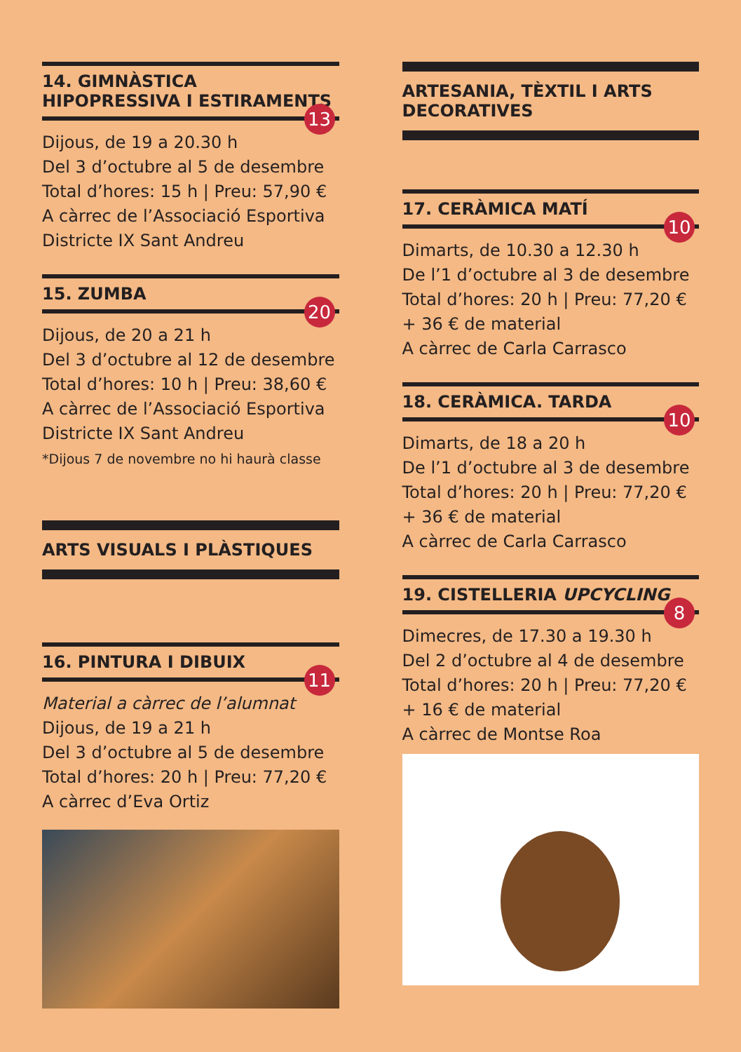14. GIMNÀSTICA HIPOPRESSIVA I ESTIRAMENTS
13
Dijous, de 19 a 20.30 h
Del 3 d’octubre al 5 de desembre
Total d’hores: 15 h | Preu: 57,90 €
A càrrec de l’Associació Esportiva Districte IX Sant Andreu
15. ZUMBA
20
Dijous, de 20 a 21 h
Del 3 d’octubre al 12 de desembre
Total d’hores: 10 h | Preu: 38,60 €
A càrrec de l’Associació Esportiva Districte IX Sant Andreu
*Dijous 7 de novembre no hi haurà classe
ARTS VISUALS I PLÀSTIQUES
16. PINTURA I DIBUIX
11
Material a càrrec de l’alumnat
Dijous, de 19 a 21 h
Del 3 d’octubre al 5 de desembre
Total d’hores: 20 h | Preu: 77,20 €
A càrrec d’Eva Ortiz
ARTESANIA, TÈXTIL I ARTS DECORATIVES
17. CERÀMICA MATÍ
10
Dimarts, de 10.30 a 12.30 h
De l’1 d’octubre al 3 de desembre
Total d’hores: 20 h | Preu: 77,20 € + 36 € de material
A càrrec de Carla Carrasco
18. CERÀMICA. TARDA
10
Dimarts, de 18 a 20 h
De l’1 d’octubre al 3 de desembre
Total d’hores: 20 h | Preu: 77,20 € + 36 € de material
A càrrec de Carla Carrasco
19. CISTELLERIA UPCYCLING
8
Dimecres, de 17.30 a 19.30 h
Del 2 d’octubre al 4 de desembre
Total d’hores: 20 h | Preu: 77,20 € + 16 € de material
A càrrec de Montse Roa